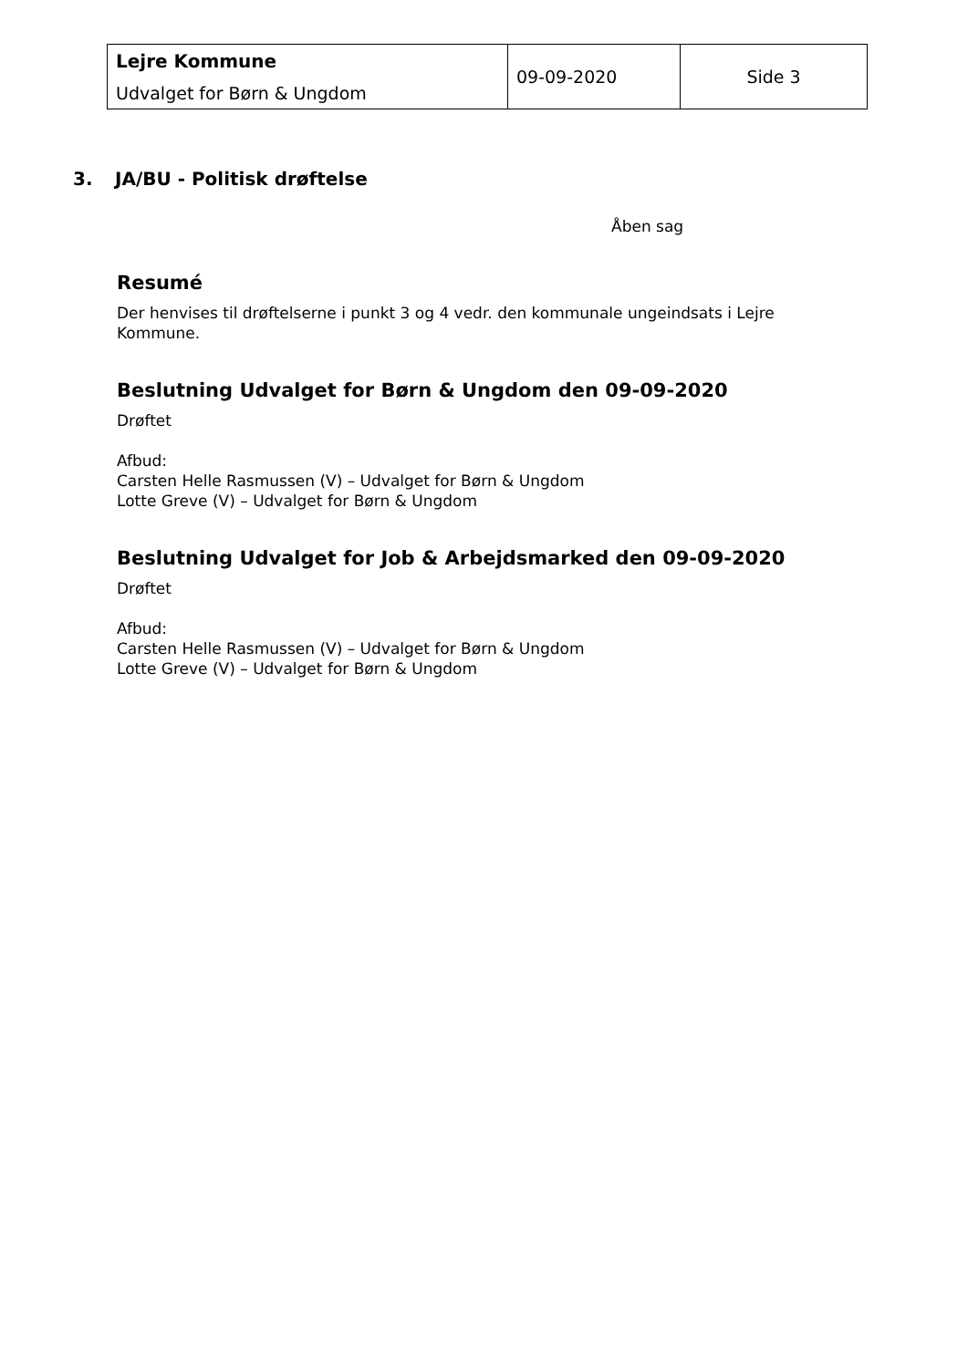| Lejre Kommune Udvalget for Børn & Ungdom | 09-09-2020 | Side 3 |
3. JA/BU - Politisk drøftelse
Åben sag
Resumé
Der henvises til drøftelserne i punkt 3 og 4 vedr. den kommunale ungeindsats i Lejre Kommune.
Beslutning Udvalget for Børn & Ungdom den 09-09-2020
Drøftet
Afbud:
Carsten Helle Rasmussen (V) – Udvalget for Børn & Ungdom
Lotte Greve (V) – Udvalget for Børn & Ungdom
Beslutning Udvalget for Job & Arbejdsmarked den 09-09-2020
Drøftet
Afbud:
Carsten Helle Rasmussen (V) – Udvalget for Børn & Ungdom
Lotte Greve (V) – Udvalget for Børn & Ungdom